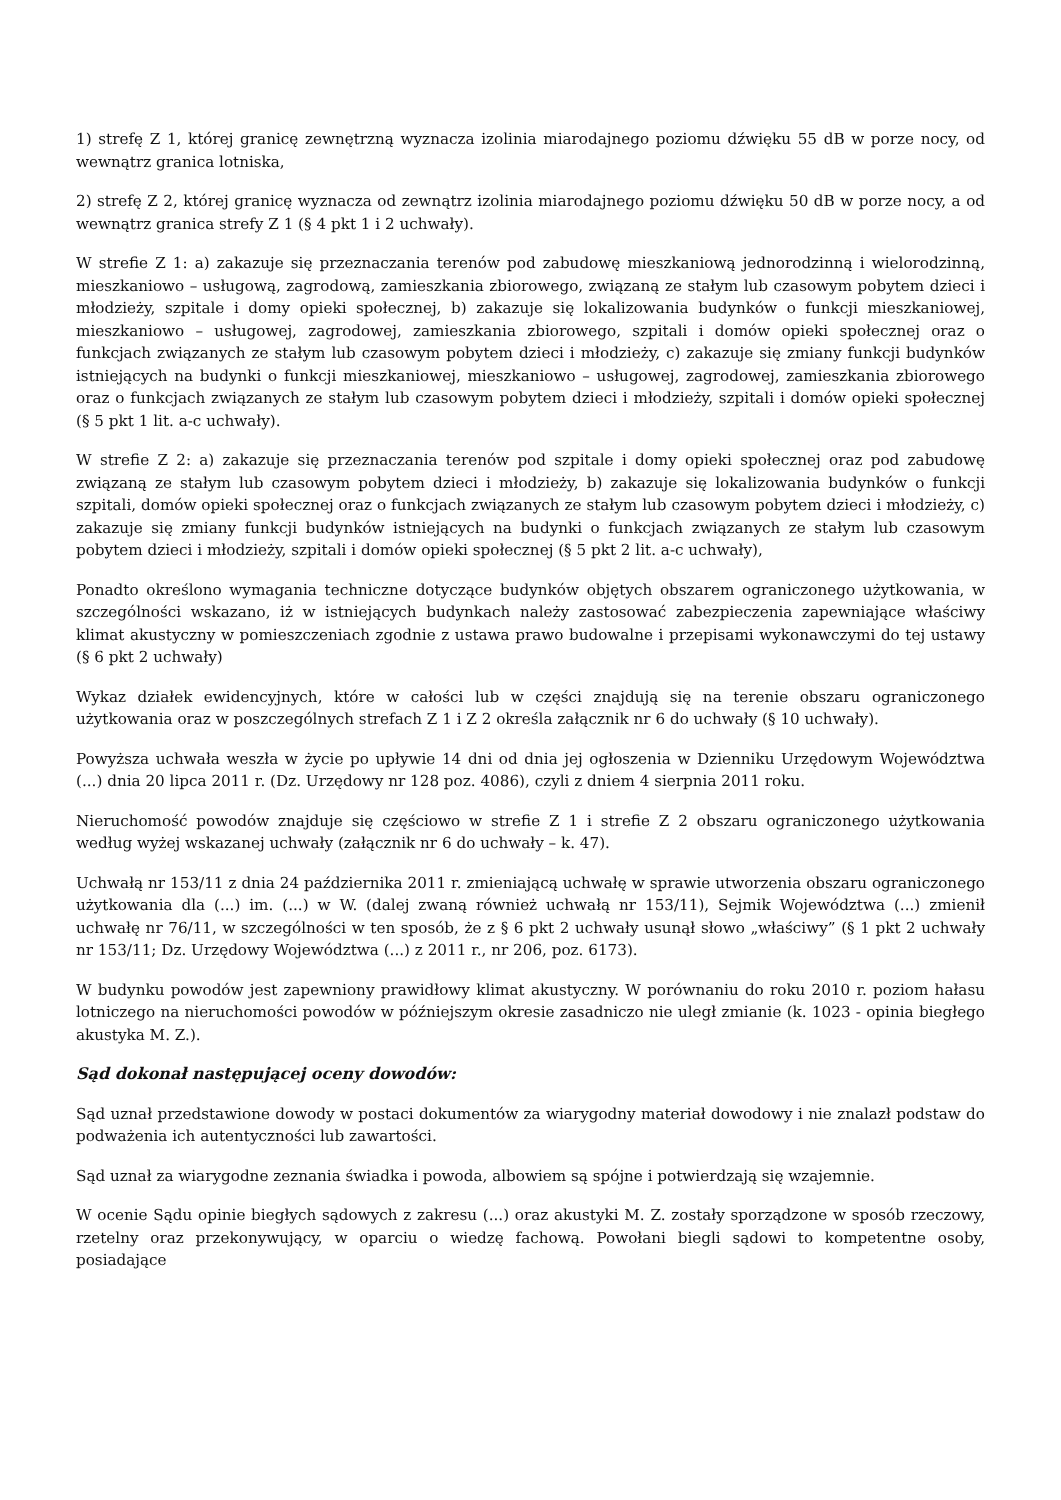1) strefę Z 1, której granicę zewnętrzną wyznacza izolinia miarodajnego poziomu dźwięku 55 dB w porze nocy, od wewnątrz granica lotniska,
2) strefę Z 2, której granicę wyznacza od zewnątrz izolinia miarodajnego poziomu dźwięku 50 dB w porze nocy, a od wewnątrz granica strefy Z 1 (§ 4 pkt 1 i 2 uchwały).
W strefie Z 1: a) zakazuje się przeznaczania terenów pod zabudowę mieszkaniową jednorodzinną i wielorodzinną, mieszkaniowo – usługową, zagrodową, zamieszkania zbiorowego, związaną ze stałym lub czasowym pobytem dzieci i młodzieży, szpitale i domy opieki społecznej, b) zakazuje się lokalizowania budynków o funkcji mieszkaniowej, mieszkaniowo – usługowej, zagrodowej, zamieszkania zbiorowego, szpitali i domów opieki społecznej oraz o funkcjach związanych ze stałym lub czasowym pobytem dzieci i młodzieży, c) zakazuje się zmiany funkcji budynków istniejących na budynki o funkcji mieszkaniowej, mieszkaniowo – usługowej, zagrodowej, zamieszkania zbiorowego oraz o funkcjach związanych ze stałym lub czasowym pobytem dzieci i młodzieży, szpitali i domów opieki społecznej (§ 5 pkt 1 lit. a-c uchwały).
W strefie Z 2: a) zakazuje się przeznaczania terenów pod szpitale i domy opieki społecznej oraz pod zabudowę związaną ze stałym lub czasowym pobytem dzieci i młodzieży, b) zakazuje się lokalizowania budynków o funkcji szpitali, domów opieki społecznej oraz o funkcjach związanych ze stałym lub czasowym pobytem dzieci i młodzieży, c) zakazuje się zmiany funkcji budynków istniejących na budynki o funkcjach związanych ze stałym lub czasowym pobytem dzieci i młodzieży, szpitali i domów opieki społecznej (§ 5 pkt 2 lit. a-c uchwały),
Ponadto określono wymagania techniczne dotyczące budynków objętych obszarem ograniczonego użytkowania, w szczególności wskazano, iż w istniejących budynkach należy zastosować zabezpieczenia zapewniające właściwy klimat akustyczny w pomieszczeniach zgodnie z ustawa prawo budowalne i przepisami wykonawczymi do tej ustawy (§ 6 pkt 2 uchwały)
Wykaz działek ewidencyjnych, które w całości lub w części znajdują się na terenie obszaru ograniczonego użytkowania oraz w poszczególnych strefach Z 1 i Z 2 określa załącznik nr 6 do uchwały (§ 10 uchwały).
Powyższa uchwała weszła w życie po upływie 14 dni od dnia jej ogłoszenia w Dzienniku Urzędowym Województwa (...) dnia 20 lipca 2011 r. (Dz. Urzędowy nr 128 poz. 4086), czyli z dniem 4 sierpnia 2011 roku.
Nieruchomość powodów znajduje się częściowo w strefie Z 1 i strefie Z 2 obszaru ograniczonego użytkowania według wyżej wskazanej uchwały (załącznik nr 6 do uchwały – k. 47).
Uchwałą nr 153/11 z dnia 24 października 2011 r. zmieniającą uchwałę w sprawie utworzenia obszaru ograniczonego użytkowania dla (...) im. (...) w W. (dalej zwaną również uchwałą nr 153/11), Sejmik Województwa (...) zmienił uchwałę nr 76/11, w szczególności w ten sposób, że z § 6 pkt 2 uchwały usunął słowo „właściwy” (§ 1 pkt 2 uchwały nr 153/11; Dz. Urzędowy Województwa (...) z 2011 r., nr 206, poz. 6173).
W budynku powodów jest zapewniony prawidłowy klimat akustyczny. W porównaniu do roku 2010 r. poziom hałasu lotniczego na nieruchomości powodów w późniejszym okresie zasadniczo nie uległ zmianie (k. 1023 - opinia biegłego akustyka M. Z.).
Sąd dokonał następującej oceny dowodów:
Sąd uznał przedstawione dowody w postaci dokumentów za wiarygodny materiał dowodowy i nie znalazł podstaw do podważenia ich autentyczności lub zawartości.
Sąd uznał za wiarygodne zeznania świadka i powoda, albowiem są spójne i potwierdzają się wzajemnie.
W ocenie Sądu opinie biegłych sądowych z zakresu (...) oraz akustyki M. Z. zostały sporządzone w sposób rzeczowy, rzetelny oraz przekonywujący, w oparciu o wiedzę fachową. Powołani biegli sądowi to kompetentne osoby, posiadające